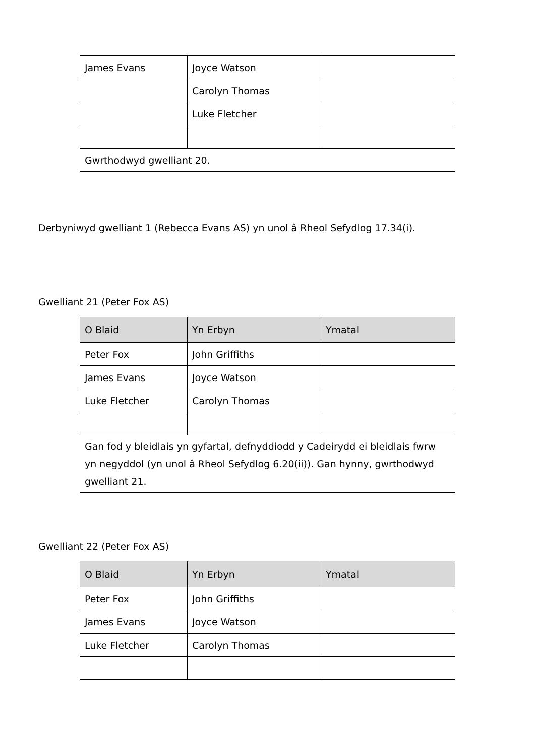| James Evans | Joyce Watson | |
| | Carolyn Thomas | |
| | Luke Fletcher | |
| Gwrthodwyd gwelliant 20. | | |
Derbyniwyd gwelliant 1 (Rebecca Evans AS) yn unol â Rheol Sefydlog 17.34(i).
Gwelliant 21 (Peter Fox AS)
| O Blaid | Yn Erbyn | Ymatal |
| --- | --- | --- |
| Peter Fox | John Griffiths | |
| James Evans | Joyce Watson | |
| Luke Fletcher | Carolyn Thomas | |
| Gan fod y bleidlais yn gyfartal, defnyddiodd y Cadeirydd ei bleidlais fwrw yn negyddol (yn unol â Rheol Sefydlog 6.20(ii)). Gan hynny, gwrthodwyd gwelliant 21. | | |
Gwelliant 22 (Peter Fox AS)
| O Blaid | Yn Erbyn | Ymatal |
| --- | --- | --- |
| Peter Fox | John Griffiths | |
| James Evans | Joyce Watson | |
| Luke Fletcher | Carolyn Thomas | |